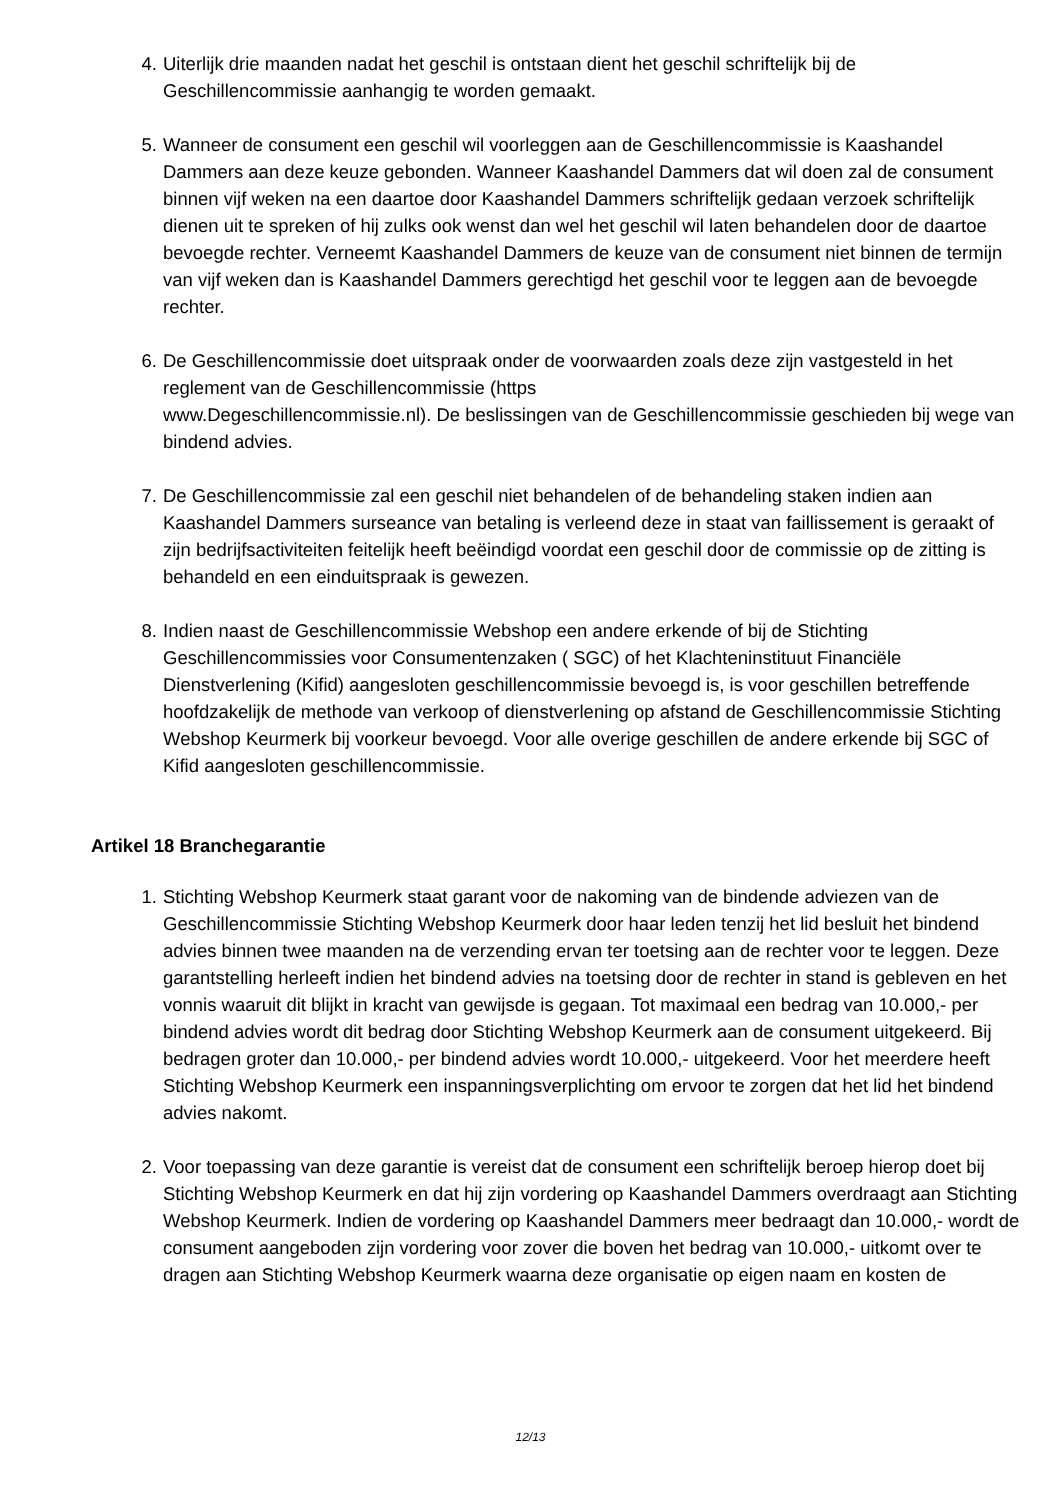4. Uiterlijk drie maanden nadat het geschil is ontstaan dient het geschil schriftelijk bij de Geschillencommissie aanhangig te worden gemaakt.
5. Wanneer de consument een geschil wil voorleggen aan de Geschillencommissie is Kaashandel Dammers aan deze keuze gebonden. Wanneer Kaashandel Dammers dat wil doen zal de consument binnen vijf weken na een daartoe door Kaashandel Dammers schriftelijk gedaan verzoek schriftelijk dienen uit te spreken of hij zulks ook wenst dan wel het geschil wil laten behandelen door de daartoe bevoegde rechter. Verneemt Kaashandel Dammers de keuze van de consument niet binnen de termijn van vijf weken dan is Kaashandel Dammers gerechtigd het geschil voor te leggen aan de bevoegde rechter.
6. De Geschillencommissie doet uitspraak onder de voorwaarden zoals deze zijn vastgesteld in het reglement van de Geschillencommissie (https
www.Degeschillencommissie.nl). De beslissingen van de Geschillencommissie geschieden bij wege van bindend advies.
7. De Geschillencommissie zal een geschil niet behandelen of de behandeling staken indien aan Kaashandel Dammers surseance van betaling is verleend deze in staat van faillissement is geraakt of zijn bedrijfsactiviteiten feitelijk heeft beëindigd voordat een geschil door de commissie op de zitting is behandeld en een einduitspraak is gewezen.
8. Indien naast de Geschillencommissie Webshop een andere erkende of bij de Stichting Geschillencommissies voor Consumentenzaken ( SGC) of het Klachteninstituut Financiële Dienstverlening (Kifid) aangesloten geschillencommissie bevoegd is, is voor geschillen betreffende hoofdzakelijk de methode van verkoop of dienstverlening op afstand de Geschillencommissie Stichting Webshop Keurmerk bij voorkeur bevoegd. Voor alle overige geschillen de andere erkende bij SGC of Kifid aangesloten geschillencommissie.
Artikel 18 Branchegarantie
1. Stichting Webshop Keurmerk staat garant voor de nakoming van de bindende adviezen van de Geschillencommissie Stichting Webshop Keurmerk door haar leden tenzij het lid besluit het bindend advies binnen twee maanden na de verzending ervan ter toetsing aan de rechter voor te leggen. Deze garantstelling herleeft indien het bindend advies na toetsing door de rechter in stand is gebleven en het vonnis waaruit dit blijkt in kracht van gewijsde is gegaan. Tot maximaal een bedrag van 10.000,- per bindend advies wordt dit bedrag door Stichting Webshop Keurmerk aan de consument uitgekeerd. Bij bedragen groter dan 10.000,- per bindend advies wordt 10.000,- uitgekeerd. Voor het meerdere heeft Stichting Webshop Keurmerk een inspanningsverplichting om ervoor te zorgen dat het lid het bindend advies nakomt.
2. Voor toepassing van deze garantie is vereist dat de consument een schriftelijk beroep hierop doet bij Stichting Webshop Keurmerk en dat hij zijn vordering op Kaashandel Dammers overdraagt aan Stichting Webshop Keurmerk. Indien de vordering op Kaashandel Dammers meer bedraagt dan 10.000,- wordt de consument aangeboden zijn vordering voor zover die boven het bedrag van 10.000,- uitkomt over te dragen aan Stichting Webshop Keurmerk waarna deze organisatie op eigen naam en kosten de
12/13